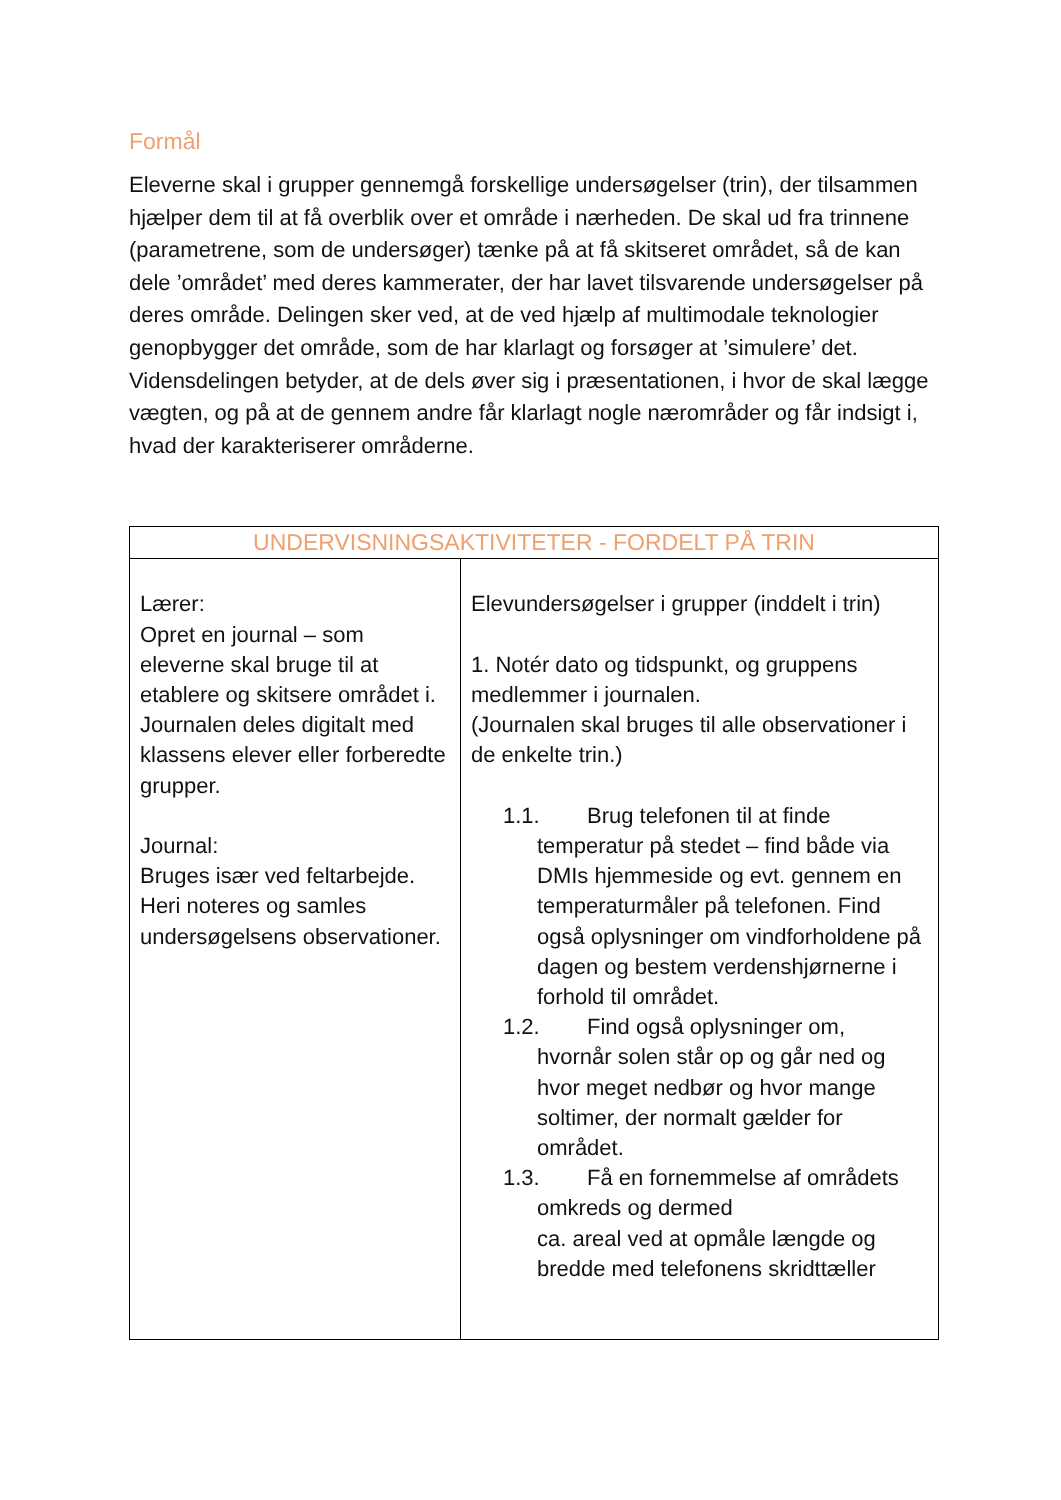Formål
Eleverne skal i grupper gennemgå forskellige undersøgelser (trin), der tilsammen hjælper dem til at få overblik over et område i nærheden. De skal ud fra trinnene (parametrene, som de undersøger) tænke på at få skitseret området, så de kan dele ’området’ med deres kammerater, der har lavet tilsvarende undersøgelser på deres område. Delingen sker ved, at de ved hjælp af multimodale teknologier genopbygger det område, som de har klarlagt og forsøger at ’simulere’ det. Vidensdelingen betyder, at de dels øver sig i præsentationen, i hvor de skal lægge vægten, og på at de gennem andre får klarlagt nogle nærområder og får indsigt i, hvad der karakteriserer områderne.
| UNDERVISNINGSAKTIVITETER - FORDELT PÅ TRIN | |
| --- | --- |
| Lærer: Opret en journal – som eleverne skal bruge til at etablere og skitsere området i. Journalen deles digitalt med klassens elever eller forberedte grupper. Journal: Bruges især ved feltarbejde. Heri noteres og samles undersøgelsens observationer. | Elevundersøgelser i grupper (inddelt i trin) 1. Notér dato og tidspunkt, og gruppens medlemmer i journalen. (Journalen skal bruges til alle observationer i de enkelte trin.) 1.1. Brug telefonen til at finde temperatur på stedet – find både via DMIs hjemmeside og evt. gennem en temperaturmåler på telefonen. Find også oplysninger om vindforholdene på dagen og bestem verdenshjørnerne i forhold til området. 1.2. Find også oplysninger om, hvornår solen står op og går ned og hvor meget nedbør og hvor mange soltimer, der normalt gælder for området. 1.3. Få en fornemmelse af områdets omkreds og dermed ca. areal ved at opmåle længde og bredde med telefonens skridttæller |